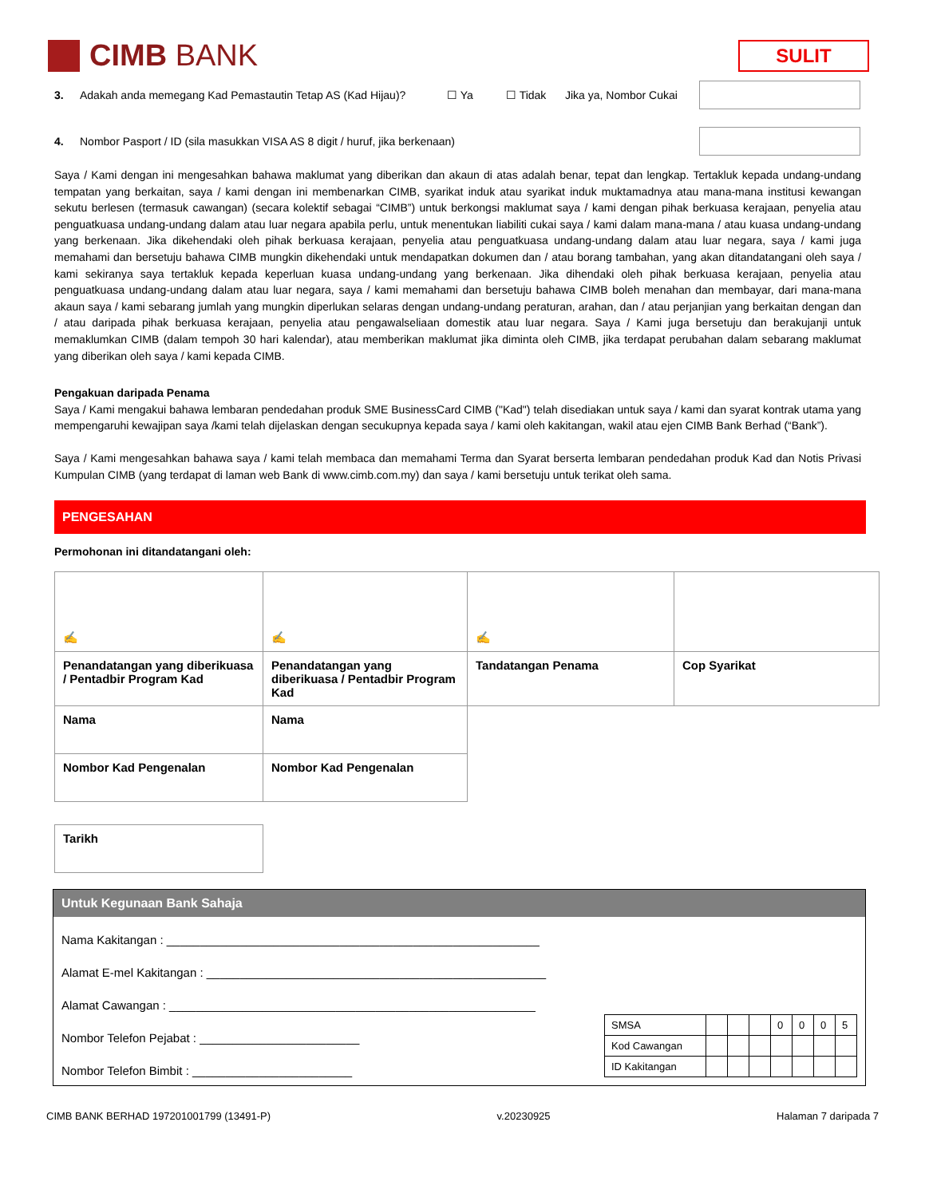CIMB BANK
SULIT
3. Adakah anda memegang Kad Pemastautin Tetap AS (Kad Hijau)? ☐ Ya ☐ Tidak Jika ya, Nombor Cukai
4. Nombor Pasport / ID (sila masukkan VISA AS 8 digit / huruf, jika berkenaan)
Saya / Kami dengan ini mengesahkan bahawa maklumat yang diberikan dan akaun di atas adalah benar, tepat dan lengkap. Tertakluk kepada undang-undang tempatan yang berkaitan, saya / kami dengan ini membenarkan CIMB, syarikat induk atau syarikat induk muktamadnya atau mana-mana institusi kewangan sekutu berlesen (termasuk cawangan) (secara kolektif sebagai “CIMB”) untuk berkongsi maklumat saya / kami dengan pihak berkuasa kerajaan, penyelia atau penguatkuasa undang-undang dalam atau luar negara apabila perlu, untuk menentukan liabiliti cukai saya / kami dalam mana-mana / atau kuasa undang-undang yang berkenaan. Jika dikehendaki oleh pihak berkuasa kerajaan, penyelia atau penguatkuasa undang-undang dalam atau luar negara, saya / kami juga memahami dan bersetuju bahawa CIMB mungkin dikehendaki untuk mendapatkan dokumen dan / atau borang tambahan, yang akan ditandatangani oleh saya / kami sekiranya saya tertakluk kepada keperluan kuasa undang-undang yang berkenaan. Jika dihendaki oleh pihak berkuasa kerajaan, penyelia atau penguatkuasa undang-undang dalam atau luar negara, saya / kami memahami dan bersetuju bahawa CIMB boleh menahan dan membayar, dari mana-mana akaun saya / kami sebarang jumlah yang mungkin diperlukan selaras dengan undang-undang peraturan, arahan, dan / atau perjanjian yang berkaitan dengan dan / atau daripada pihak berkuasa kerajaan, penyelia atau pengawalseliaan domestik atau luar negara. Saya / Kami juga bersetuju dan berakujanji untuk memaklumkan CIMB (dalam tempoh 30 hari kalendar), atau memberikan maklumat jika diminta oleh CIMB, jika terdapat perubahan dalam sebarang maklumat yang diberikan oleh saya / kami kepada CIMB.
Pengakuan daripada Penama
Saya / Kami mengakui bahawa lembaran pendedahan produk SME BusinessCard CIMB ("Kad") telah disediakan untuk saya / kami dan syarat kontrak utama yang mempengaruhi kewajipan saya /kami telah dijelaskan dengan secukupnya kepada saya / kami oleh kakitangan, wakil atau ejen CIMB Bank Berhad (“Bank”).
Saya / Kami mengesahkan bahawa saya / kami telah membaca dan memahami Terma dan Syarat berserta lembaran pendedahan produk Kad dan Notis Privasi Kumpulan CIMB (yang terdapat di laman web Bank di www.cimb.com.my) dan saya / kami bersetuju untuk terikat oleh sama.
PENGESAHAN
Permohonan ini ditandatangani oleh:
| ✍ | ✍ | ✍ | |
| Penandatangan yang diberikuasa / Pentadbir Program Kad | Penandatangan yang diberikuasa / Pentadbir Program Kad | Tandatangan Penama | Cop Syarikat |
| Nama | Nama | | |
| Nombor Kad Pengenalan | Nombor Kad Pengenalan | | |
| Tarikh |
Untuk Kegunaan Bank Sahaja
Nama Kakitangan : ________________________________________________________
Alamat E-mel Kakitangan : ___________________________________________________
Alamat Cawangan : _______________________________________________________
Nombor Telefon Pejabat : ________________________
Nombor Telefon Bimbit : ________________________
| SMSA | | | | 0 | 0 | 0 | 5 |
| Kod Cawangan | | | | | | | |
| ID Kakitangan | | | | | | | |
CIMB BANK BERHAD 197201001799 (13491-P) v.20230925 Halaman 7 daripada 7